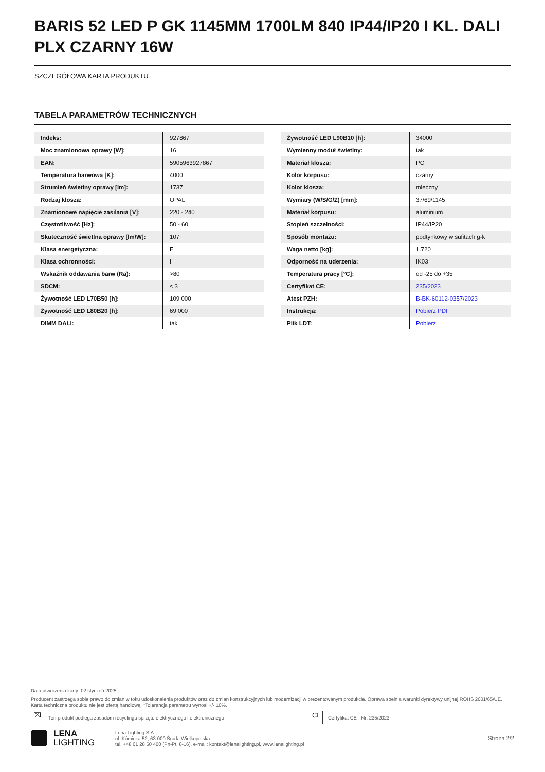BARIS 52 LED P GK 1145MM 1700LM 840 IP44/IP20 I KL. DALI PLX CZARNY 16W
SZCZEGÓŁOWA KARTA PRODUKTU
TABELA PARAMETRÓW TECHNICZNYCH
| Indeks: | 927867 |
| Moc znamionowa oprawy [W]: | 16 |
| EAN: | 5905963927867 |
| Temperatura barwowa [K]: | 4000 |
| Strumień świetlny oprawy [lm]: | 1737 |
| Rodzaj klosza: | OPAL |
| Znamionowe napięcie zasilania [V]: | 220 - 240 |
| Częstotliwość [Hz]: | 50 - 60 |
| Skuteczność świetlna oprawy [lm/W]: | 107 |
| Klasa energetyczna: | E |
| Klasa ochronności: | I |
| Wskaźnik oddawania barw (Ra): | >80 |
| SDCM: | ≤ 3 |
| Żywotność LED L70B50 [h]: | 109 000 |
| Żywotność LED L80B20 [h]: | 69 000 |
| DIMM DALI: | tak |
| Żywotność LED L90B10 [h]: | 34000 |
| Wymienny moduł świetlny: | tak |
| Materiał klosza: | PC |
| Kolor korpusu: | czarny |
| Kolor klosza: | mleczny |
| Wymiary (W/S/G/Z) [mm]: | 37/69/1145 |
| Materiał korpusu: | aluminium |
| Stopień szczelności: | IP44/IP20 |
| Sposób montażu: | podtynkowy w sufitach g-k |
| Waga netto [kg]: | 1.720 |
| Odporność na uderzenia: | IK03 |
| Temperatura pracy [°C]: | od -25 do +35 |
| Certyfikat CE: | 235/2023 |
| Atest PZH: | B-BK-60112-0357/2023 |
| Instrukcja: | Pobierz PDF |
| Plik LDT: | Pobierz |
Data utworzenia karty: 02 styczeń 2025
Producent zastrzega sobie prawo do zmian w toku udoskonalenia produktów oraz do zmian konstrukcyjnych lub modernizacji w prezentowanym produkcie. Oprawa spełnia warunki dyrektywy unijnej ROHS 2001/65/UE. Karta techniczna produktu nie jest ofertą handlową. *Tolerancja parametru wynosi +/- 10%.
⌧ Ten produkt podlega zasadom recyclingu sprzętu elektrycznego i elektronicznego CE Certyfikat CE - Nr: 235/2023
LENA
LIGHTING
Lena Lighting S.A.
ul. Kórnicka 52, 63-000 Środa Wielkopolska
tel. +48 61 28 60 400 (Pn-Pt, 8-16), e-mail: kontakt@lenalighting.pl, www.lenalighting.pl
Strona 2/2